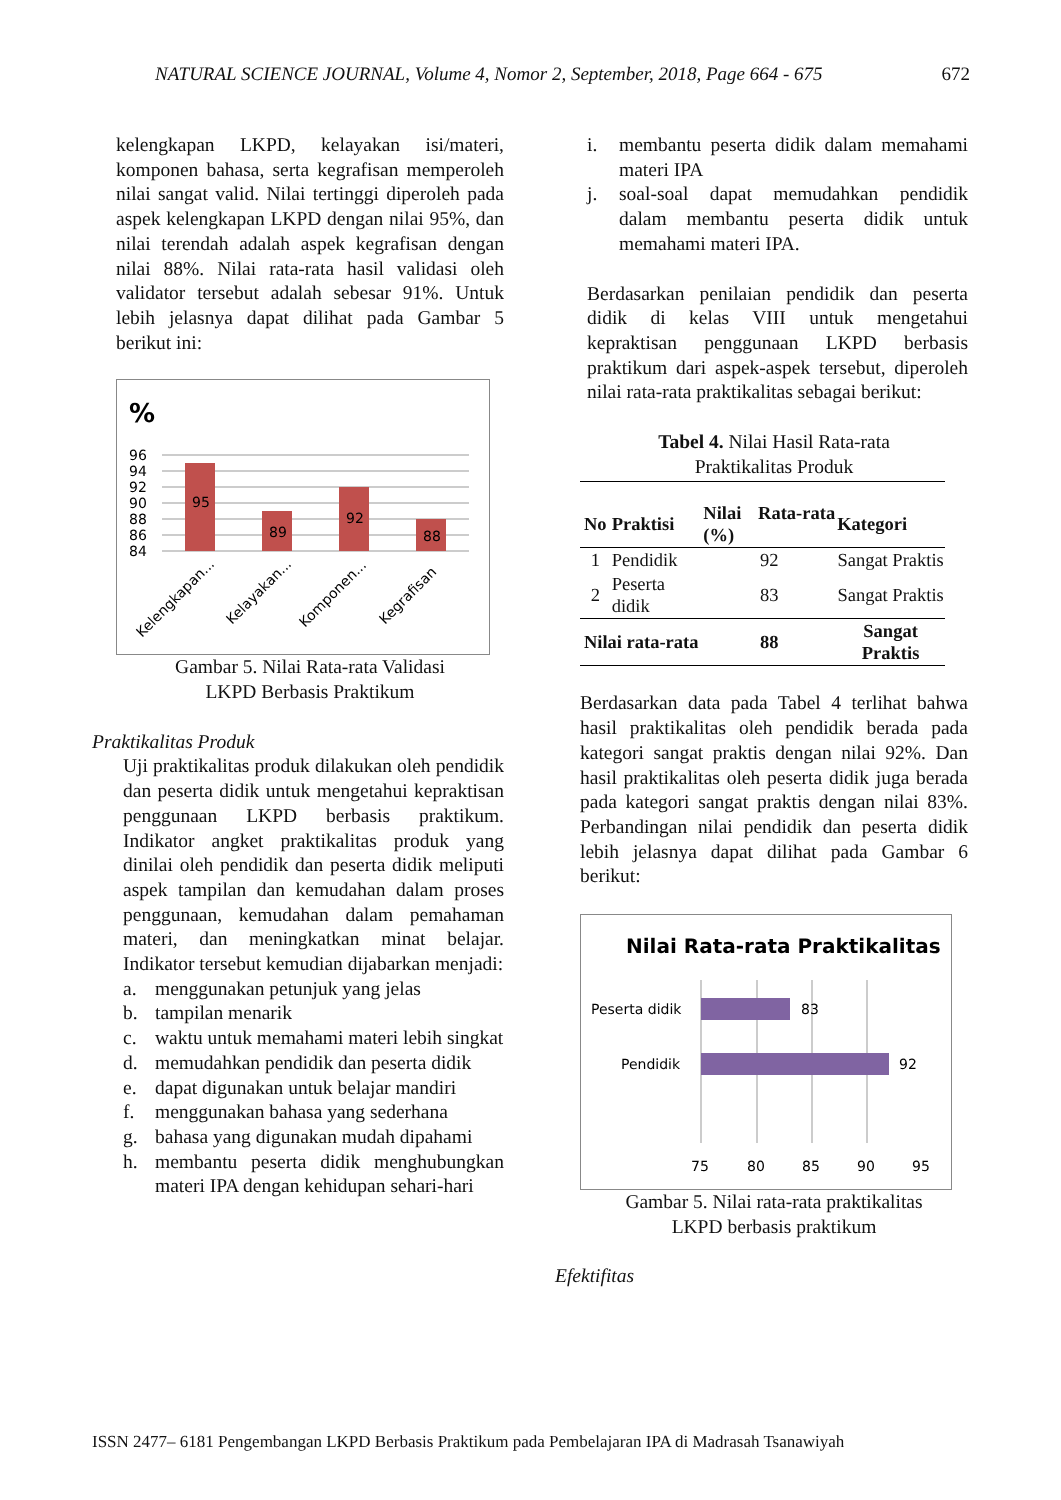NATURAL SCIENCE JOURNAL, Volume 4, Nomor 2, September, 2018, Page 664 - 675 672
kelengkapan LKPD, kelayakan isi/materi, komponen bahasa, serta kegrafisan memperoleh nilai sangat valid. Nilai tertinggi diperoleh pada aspek kelengkapan LKPD dengan nilai 95%, dan nilai terendah adalah aspek kegrafisan dengan nilai 88%. Nilai rata-rata hasil validasi oleh validator tersebut adalah sebesar 91%. Untuk lebih jelasnya dapat dilihat pada Gambar 5 berikut ini:
%
96
94
92
90
88
86
84
95
89
92
88
Kelengkapan...
Kelayakan...
Komponen...
Kegrafisan
Gambar 5. Nilai Rata-rata Validasi
LKPD Berbasis Praktikum
Praktikalitas Produk
Uji praktikalitas produk dilakukan oleh pendidik dan peserta didik untuk mengetahui kepraktisan penggunaan LKPD berbasis praktikum. Indikator angket praktikalitas produk yang dinilai oleh pendidik dan peserta didik meliputi aspek tampilan dan kemudahan dalam proses penggunaan, kemudahan dalam pemahaman materi, dan meningkatkan minat belajar. Indikator tersebut kemudian dijabarkan menjadi:
a. menggunakan petunjuk yang jelas
b. tampilan menarik
c. waktu untuk memahami materi lebih singkat
d. memudahkan pendidik dan peserta didik
e. dapat digunakan untuk belajar mandiri
f. menggunakan bahasa yang sederhana
g. bahasa yang digunakan mudah dipahami
h. membantu peserta didik menghubungkan materi IPA dengan kehidupan sehari-hari
i. membantu peserta didik dalam memahami materi IPA
j. soal-soal dapat memudahkan pendidik dalam membantu peserta didik untuk memahami materi IPA.
Berdasarkan penilaian pendidik dan peserta didik di kelas VIII untuk mengetahui kepraktisan penggunaan LKPD berbasis praktikum dari aspek-aspek tersebut, diperoleh nilai rata-rata praktikalitas sebagai berikut:
Tabel 4. Nilai Hasil Rata-rata
Praktikalitas Produk
| No | Praktisi | Nilai Rata-rata (%) | Kategori |
| --- | --- | --- | --- |
| 1 | Pendidik | 92 | Sangat Praktis |
| 2 | Peserta didik | 83 | Sangat Praktis |
| Nilai rata-rata | | 88 | Sangat Praktis |
Berdasarkan data pada Tabel 4 terlihat bahwa hasil praktikalitas oleh pendidik berada pada kategori sangat praktis dengan nilai 92%. Dan hasil praktikalitas oleh peserta didik juga berada pada kategori sangat praktis dengan nilai 83%. Perbandingan nilai pendidik dan peserta didik lebih jelasnya dapat dilihat pada Gambar 6 berikut:
Nilai Rata-rata Praktikalitas
Peserta didik
Pendidik
83
92
75
80
85
90
95
Gambar 5. Nilai rata-rata praktikalitas
LKPD berbasis praktikum
Efektifitas
ISSN 2477– 6181 Pengembangan LKPD Berbasis Praktikum pada Pembelajaran IPA di Madrasah Tsanawiyah